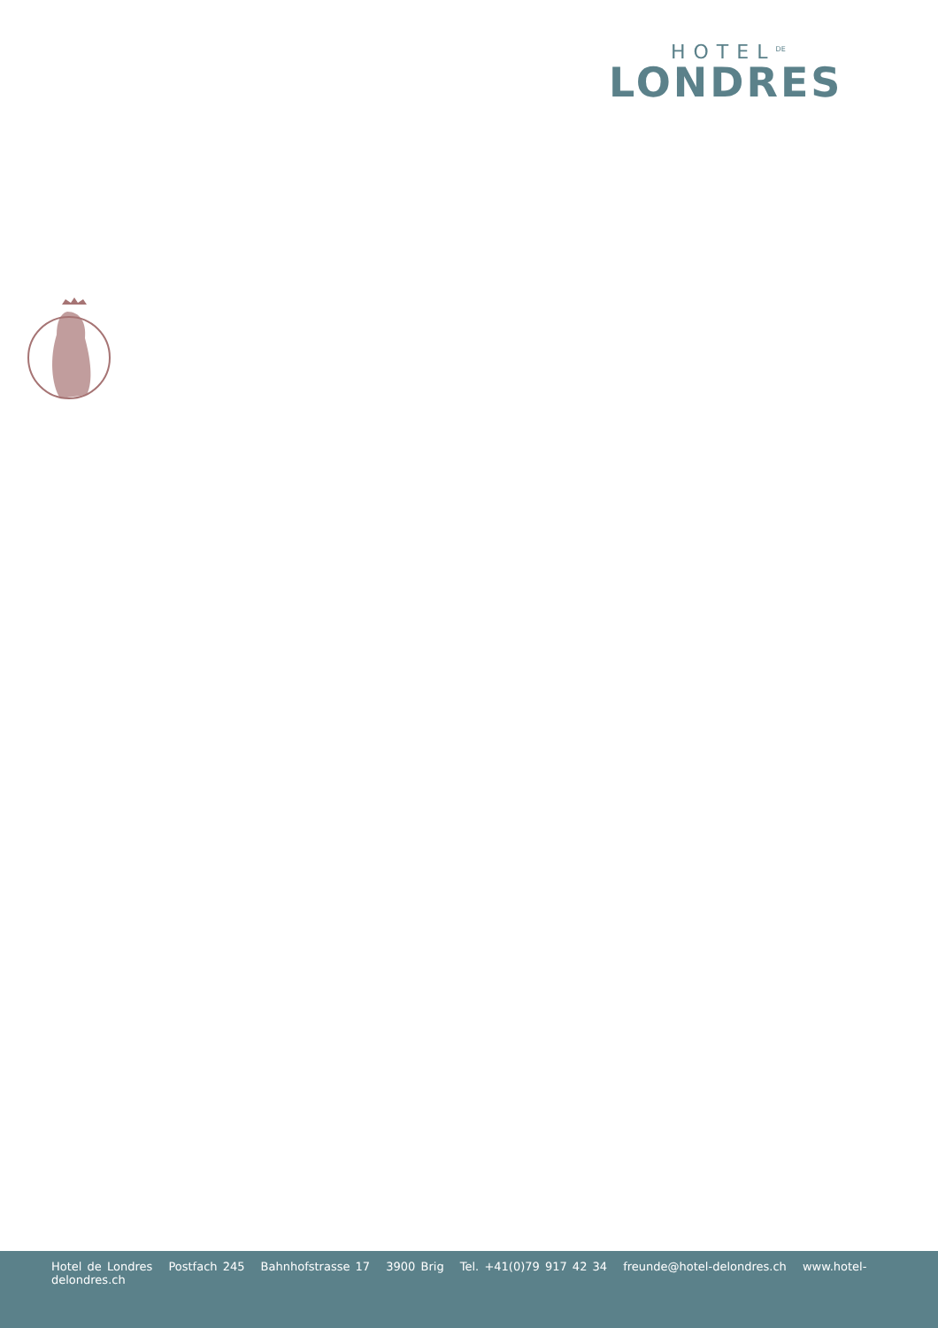HOTEL<sup>DE</sup>
LONDRES
Hotel de Londres Postfach 245 Bahnhofstrasse 17 3900 Brig Tel. +41(0)79 917 42 34 freunde@hotel-delondres.ch www.hotel-delondres.ch